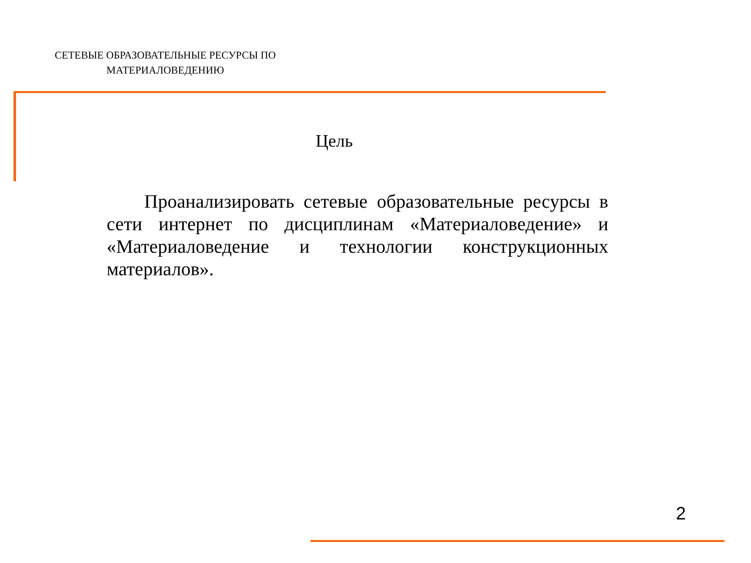СЕТЕВЫЕ ОБРАЗОВАТЕЛЬНЫЕ РЕСУРСЫ ПО МАТЕРИАЛОВЕДЕНИЮ
Цель
Проанализировать сетевые образовательные ресурсы в сети интернет по дисциплинам «Материаловедение» и «Материаловедение и технологии конструкционных материалов».
2